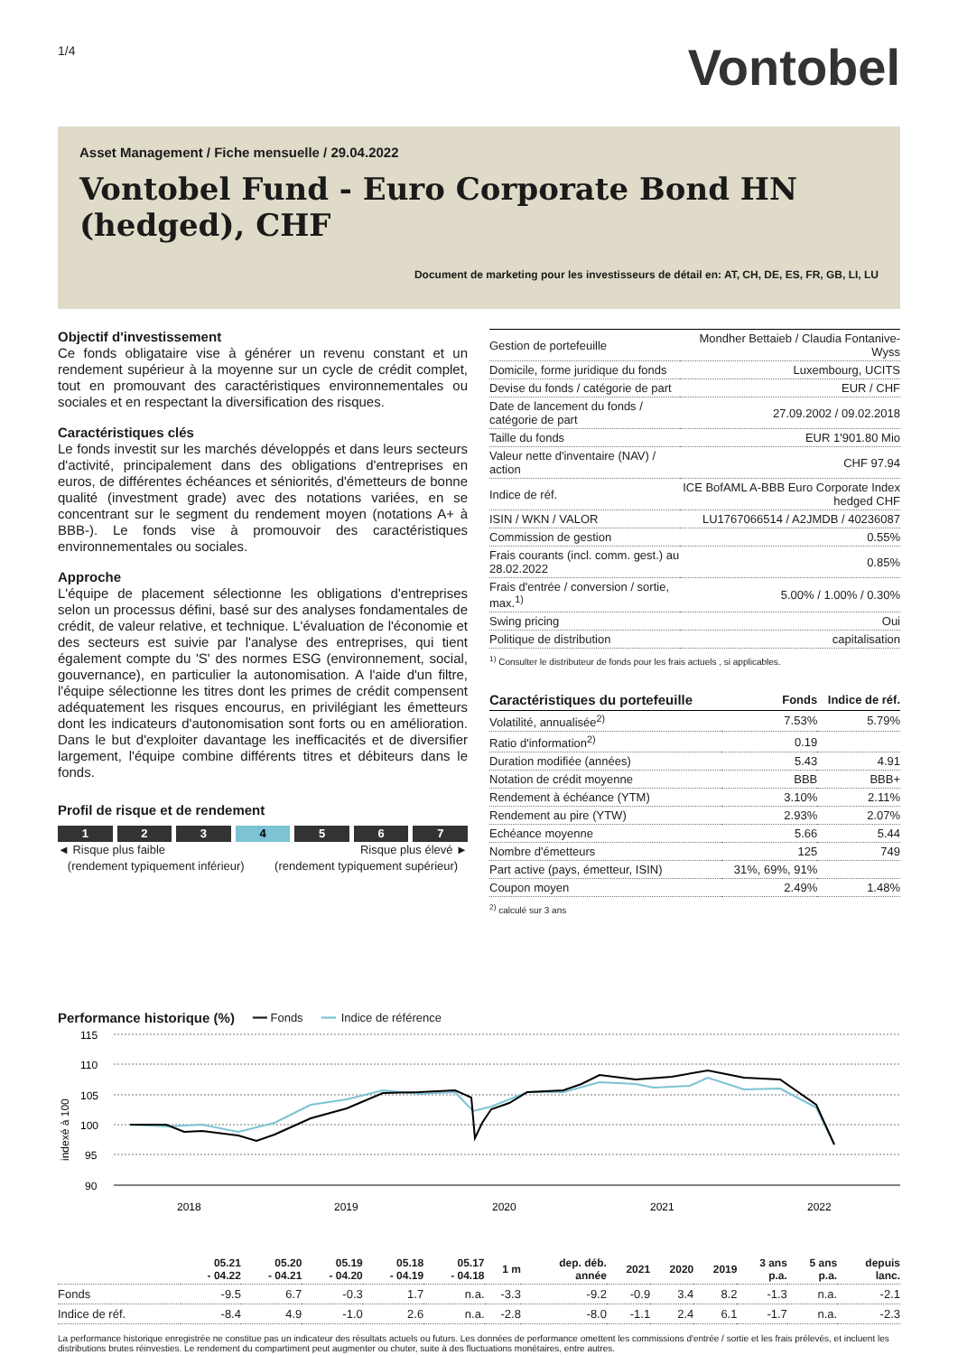1/4
Vontobel
Asset Management / Fiche mensuelle / 29.04.2022
Vontobel Fund - Euro Corporate Bond HN (hedged), CHF
Document de marketing pour les investisseurs de détail en: AT, CH, DE, ES, FR, GB, LI, LU
Objectif d'investissement
Ce fonds obligataire vise à générer un revenu constant et un rendement supérieur à la moyenne sur un cycle de crédit complet, tout en promouvant des caractéristiques environnementales ou sociales et en respectant la diversification des risques.
Caractéristiques clés
Le fonds investit sur les marchés développés et dans leurs secteurs d'activité, principalement dans des obligations d'entreprises en euros, de différentes échéances et séniorités, d'émetteurs de bonne qualité (investment grade) avec des notations variées, en se concentrant sur le segment du rendement moyen (notations A+ à BBB-). Le fonds vise à promouvoir des caractéristiques environnementales ou sociales.
Approche
L'équipe de placement sélectionne les obligations d'entreprises selon un processus défini, basé sur des analyses fondamentales de crédit, de valeur relative, et technique. L'évaluation de l'économie et des secteurs est suivie par l'analyse des entreprises, qui tient également compte du 'S' des normes ESG (environnement, social, gouvernance), en particulier la autonomisation. A l'aide d'un filtre, l'équipe sélectionne les titres dont les primes de crédit compensent adéquatement les risques encourus, en privilégiant les émetteurs dont les indicateurs d'autonomisation sont forts ou en amélioration. Dans le but d'exploiter davantage les inefficacités et de diversifier largement, l'équipe combine différents titres et débiteurs dans le fonds.
Profil de risque et de rendement
1 2 3 4 5 6 7
◄ Risque plus faible
(rendement typiquement inférieur) Risque plus élevé ►
(rendement typiquement supérieur)
| Gestion de portefeuille | Mondher Bettaieb / Claudia Fontanive-Wyss |
| Domicile, forme juridique du fonds | Luxembourg, UCITS |
| Devise du fonds / catégorie de part | EUR / CHF |
| Date de lancement du fonds / catégorie de part | 27.09.2002 / 09.02.2018 |
| Taille du fonds | EUR 1'901.80 Mio |
| Valeur nette d'inventaire (NAV) / action | CHF 97.94 |
| Indice de réf. | ICE BofAML A-BBB Euro Corporate Index hedged CHF |
| ISIN / WKN / VALOR | LU1767066514 / A2JMDB / 40236087 |
| Commission de gestion | 0.55% |
| Frais courants (incl. comm. gest.) au 28.02.2022 | 0.85% |
| Frais d'entrée / conversion / sortie, max.<sup>1)</sup> | 5.00% / 1.00% / 0.30% |
| Swing pricing | Oui |
| Politique de distribution | capitalisation |
<sup>1)</sup> Consulter le distributeur de fonds pour les frais actuels , si applicables.
| Caractéristiques du portefeuille | Fonds | Indice de réf. |
| --- | --- | --- |
| Volatilité, annualisée<sup>2)</sup> | 7.53% | 5.79% |
| Ratio d'information<sup>2)</sup> | 0.19 | |
| Duration modifiée (années) | 5.43 | 4.91 |
| Notation de crédit moyenne | BBB | BBB+ |
| Rendement à échéance (YTM) | 3.10% | 2.11% |
| Rendement au pire (YTW) | 2.93% | 2.07% |
| Echéance moyenne | 5.66 | 5.44 |
| Nombre d'émetteurs | 125 | 749 |
| Part active (pays, émetteur, ISIN) | 31%, 69%, 91% | |
| Coupon moyen | 2.49% | 1.48% |
<sup>2)</sup> calculé sur 3 ans
Performance historique (%) ━━ Fonds ━━ Indice de référence
indexé à 100
115
110
105
100
95
90
2018
2019
2020
2021
2022
| | 05.21 - 04.22 | 05.20 - 04.21 | 05.19 - 04.20 | 05.18 - 04.19 | 05.17 - 04.18 | 1 m | dep. déb. année | 2021 | 2020 | 2019 | 3 ans p.a. | 5 ans p.a. | depuis lanc. |
| --- | --- | --- | --- | --- | --- | --- | --- | --- | --- | --- | --- | --- | --- |
| Fonds | -9.5 | 6.7 | -0.3 | 1.7 | n.a. | -3.3 | -9.2 | -0.9 | 3.4 | 8.2 | -1.3 | n.a. | -2.1 |
| Indice de réf. | -8.4 | 4.9 | -1.0 | 2.6 | n.a. | -2.8 | -8.0 | -1.1 | 2.4 | 6.1 | -1.7 | n.a. | -2.3 |
La performance historique enregistrée ne constitue pas un indicateur des résultats actuels ou futurs. Les données de performance omettent les commissions d'entrée / sortie et les frais prélevés, et incluent les distributions brutes réinvesties. Le rendement du compartiment peut augmenter ou chuter, suite à des fluctuations monétaires, entre autres.